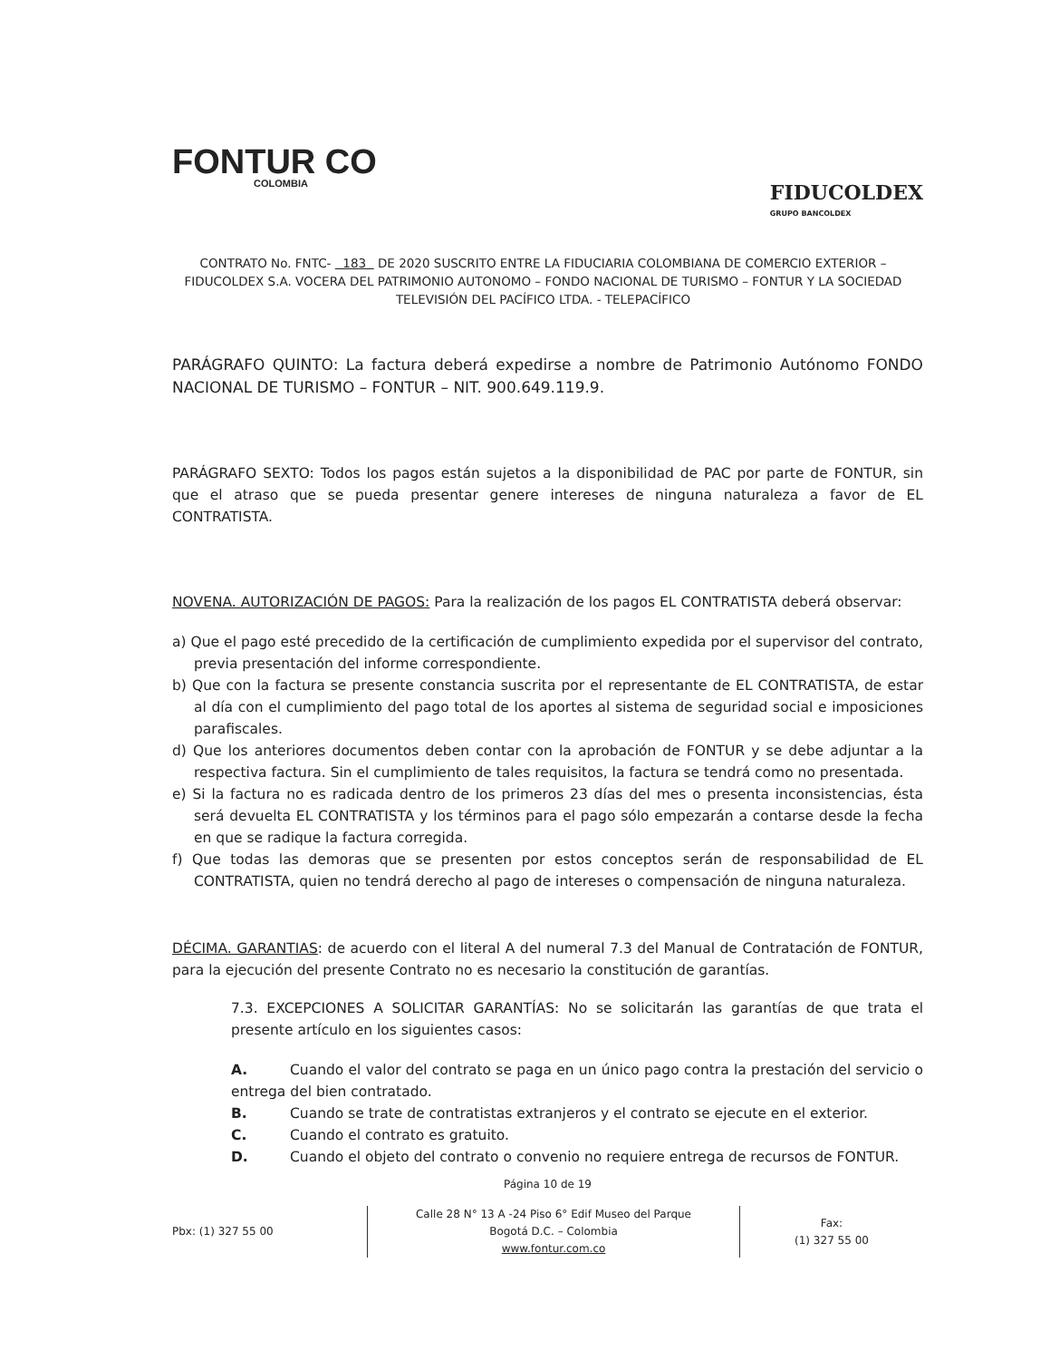FONTUR CO
COLOMBIA
FIDUCOLDEX
GRUPO BANCOLDEX
CONTRATO No. FNTC- 183 DE 2020 SUSCRITO ENTRE LA FIDUCIARIA COLOMBIANA DE COMERCIO EXTERIOR – FIDUCOLDEX S.A. VOCERA DEL PATRIMONIO AUTONOMO – FONDO NACIONAL DE TURISMO – FONTUR Y LA SOCIEDAD TELEVISIÓN DEL PACÍFICO LTDA. - TELEPACÍFICO
PARÁGRAFO QUINTO: La factura deberá expedirse a nombre de Patrimonio Autónomo FONDO NACIONAL DE TURISMO – FONTUR – NIT. 900.649.119.9.
PARÁGRAFO SEXTO: Todos los pagos están sujetos a la disponibilidad de PAC por parte de FONTUR, sin que el atraso que se pueda presentar genere intereses de ninguna naturaleza a favor de EL CONTRATISTA.
NOVENA. AUTORIZACIÓN DE PAGOS: Para la realización de los pagos EL CONTRATISTA deberá observar:
a) Que el pago esté precedido de la certificación de cumplimiento expedida por el supervisor del contrato, previa presentación del informe correspondiente.
b) Que con la factura se presente constancia suscrita por el representante de EL CONTRATISTA, de estar al día con el cumplimiento del pago total de los aportes al sistema de seguridad social e imposiciones parafiscales.
d) Que los anteriores documentos deben contar con la aprobación de FONTUR y se debe adjuntar a la respectiva factura. Sin el cumplimiento de tales requisitos, la factura se tendrá como no presentada.
e) Si la factura no es radicada dentro de los primeros 23 días del mes o presenta inconsistencias, ésta será devuelta EL CONTRATISTA y los términos para el pago sólo empezarán a contarse desde la fecha en que se radique la factura corregida.
f) Que todas las demoras que se presenten por estos conceptos serán de responsabilidad de EL CONTRATISTA, quien no tendrá derecho al pago de intereses o compensación de ninguna naturaleza.
DÉCIMA. GARANTIAS: de acuerdo con el literal A del numeral 7.3 del Manual de Contratación de FONTUR, para la ejecución del presente Contrato no es necesario la constitución de garantías.
7.3. EXCEPCIONES A SOLICITAR GARANTÍAS: No se solicitarán las garantías de que trata el presente artículo en los siguientes casos:
A. Cuando el valor del contrato se paga en un único pago contra la prestación del servicio o entrega del bien contratado.
B. Cuando se trate de contratistas extranjeros y el contrato se ejecute en el exterior.
C. Cuando el contrato es gratuito.
D. Cuando el objeto del contrato o convenio no requiere entrega de recursos de FONTUR.
Página 10 de 19
Pbx: (1) 327 55 00
Calle 28 N° 13 A -24 Piso 6° Edif Museo del Parque
Bogotá D.C. – Colombia
www.fontur.com.co
Fax:
(1) 327 55 00